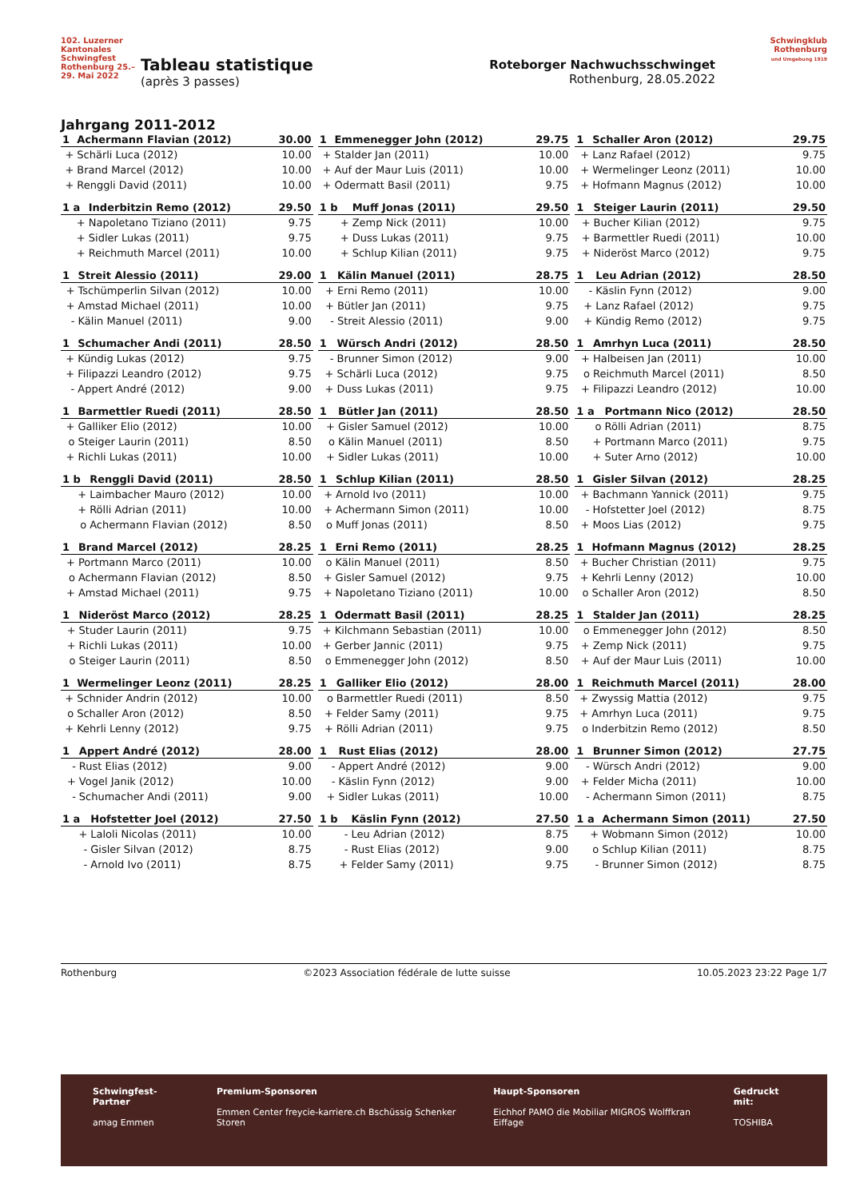102. Luzerner Kantonales Schwingfest Rothenburg 25.–29. Mai 2022
Tableau statistique
(après 3 passes)
Roteborger Nachwuchsschwinget
Rothenburg, 28.05.2022
Schwingklub Rothenburg
und Umgebung 1919
Jahrgang 2011-2012
| 1 | Achermann Flavian (2012) | 30.00 |
| --- | --- | --- |
| + | Schärli Luca (2012) | 10.00 |
| + | Brand Marcel (2012) | 10.00 |
| + | Renggli David (2011) | 10.00 |
| 1 | Emmenegger John (2012) | 29.75 |
| --- | --- | --- |
| + | Stalder Jan (2011) | 10.00 |
| + | Auf der Maur Luis (2011) | 10.00 |
| + | Odermatt Basil (2011) | 9.75 |
| 1 | Schaller Aron (2012) | 29.75 |
| --- | --- | --- |
| + | Lanz Rafael (2012) | 9.75 |
| + | Wermelinger Leonz (2011) | 10.00 |
| + | Hofmann Magnus (2012) | 10.00 |
| 1 a | Inderbitzin Remo (2012) | 29.50 |
| --- | --- | --- |
| + | Napoletano Tiziano (2011) | 9.75 |
| + | Sidler Lukas (2011) | 9.75 |
| + | Reichmuth Marcel (2011) | 10.00 |
| 1 b | Muff Jonas (2011) | 29.50 |
| --- | --- | --- |
| + | Zemp Nick (2011) | 10.00 |
| + | Duss Lukas (2011) | 9.75 |
| + | Schlup Kilian (2011) | 9.75 |
| 1 | Steiger Laurin (2011) | 29.50 |
| --- | --- | --- |
| + | Bucher Kilian (2012) | 9.75 |
| + | Barmettler Ruedi (2011) | 10.00 |
| + | Nideröst Marco (2012) | 9.75 |
| 1 | Streit Alessio (2011) | 29.00 |
| --- | --- | --- |
| + | Tschümperlin Silvan (2012) | 10.00 |
| + | Amstad Michael (2011) | 10.00 |
| - | Kälin Manuel (2011) | 9.00 |
| 1 | Kälin Manuel (2011) | 28.75 |
| --- | --- | --- |
| + | Erni Remo (2011) | 10.00 |
| + | Bütler Jan (2011) | 9.75 |
| - | Streit Alessio (2011) | 9.00 |
| 1 | Leu Adrian (2012) | 28.50 |
| --- | --- | --- |
| - | Käslin Fynn (2012) | 9.00 |
| + | Lanz Rafael (2012) | 9.75 |
| + | Kündig Remo (2012) | 9.75 |
| 1 | Schumacher Andi (2011) | 28.50 |
| --- | --- | --- |
| + | Kündig Lukas (2012) | 9.75 |
| + | Filipazzi Leandro (2012) | 9.75 |
| - | Appert André (2012) | 9.00 |
| 1 | Würsch Andri (2012) | 28.50 |
| --- | --- | --- |
| - | Brunner Simon (2012) | 9.00 |
| + | Schärli Luca (2012) | 9.75 |
| + | Duss Lukas (2011) | 9.75 |
| 1 | Amrhyn Luca (2011) | 28.50 |
| --- | --- | --- |
| + | Halbeisen Jan (2011) | 10.00 |
| o | Reichmuth Marcel (2011) | 8.50 |
| + | Filipazzi Leandro (2012) | 10.00 |
| 1 | Barmettler Ruedi (2011) | 28.50 |
| --- | --- | --- |
| + | Galliker Elio (2012) | 10.00 |
| o | Steiger Laurin (2011) | 8.50 |
| + | Richli Lukas (2011) | 10.00 |
| 1 | Bütler Jan (2011) | 28.50 |
| --- | --- | --- |
| + | Gisler Samuel (2012) | 10.00 |
| o | Kälin Manuel (2011) | 8.50 |
| + | Sidler Lukas (2011) | 10.00 |
| 1 a | Portmann Nico (2012) | 28.50 |
| --- | --- | --- |
| o | Rölli Adrian (2011) | 8.75 |
| + | Portmann Marco (2011) | 9.75 |
| + | Suter Arno (2012) | 10.00 |
| 1 b | Renggli David (2011) | 28.50 |
| --- | --- | --- |
| + | Laimbacher Mauro (2012) | 10.00 |
| + | Rölli Adrian (2011) | 10.00 |
| o | Achermann Flavian (2012) | 8.50 |
| 1 | Schlup Kilian (2011) | 28.50 |
| --- | --- | --- |
| + | Arnold Ivo (2011) | 10.00 |
| + | Achermann Simon (2011) | 10.00 |
| o | Muff Jonas (2011) | 8.50 |
| 1 | Gisler Silvan (2012) | 28.25 |
| --- | --- | --- |
| + | Bachmann Yannick (2011) | 9.75 |
| - | Hofstetter Joel (2012) | 8.75 |
| + | Moos Lias (2012) | 9.75 |
| 1 | Brand Marcel (2012) | 28.25 |
| --- | --- | --- |
| + | Portmann Marco (2011) | 10.00 |
| o | Achermann Flavian (2012) | 8.50 |
| + | Amstad Michael (2011) | 9.75 |
| 1 | Erni Remo (2011) | 28.25 |
| --- | --- | --- |
| o | Kälin Manuel (2011) | 8.50 |
| + | Gisler Samuel (2012) | 9.75 |
| + | Napoletano Tiziano (2011) | 10.00 |
| 1 | Hofmann Magnus (2012) | 28.25 |
| --- | --- | --- |
| + | Bucher Christian (2011) | 9.75 |
| + | Kehrli Lenny (2012) | 10.00 |
| o | Schaller Aron (2012) | 8.50 |
| 1 | Nideröst Marco (2012) | 28.25 |
| --- | --- | --- |
| + | Studer Laurin (2011) | 9.75 |
| + | Richli Lukas (2011) | 10.00 |
| o | Steiger Laurin (2011) | 8.50 |
| 1 | Odermatt Basil (2011) | 28.25 |
| --- | --- | --- |
| + | Kilchmann Sebastian (2011) | 10.00 |
| + | Gerber Jannic (2011) | 9.75 |
| o | Emmenegger John (2012) | 8.50 |
| 1 | Stalder Jan (2011) | 28.25 |
| --- | --- | --- |
| o | Emmenegger John (2012) | 8.50 |
| + | Zemp Nick (2011) | 9.75 |
| + | Auf der Maur Luis (2011) | 10.00 |
| 1 | Wermelinger Leonz (2011) | 28.25 |
| --- | --- | --- |
| + | Schnider Andrin (2012) | 10.00 |
| o | Schaller Aron (2012) | 8.50 |
| + | Kehrli Lenny (2012) | 9.75 |
| 1 | Galliker Elio (2012) | 28.00 |
| --- | --- | --- |
| o | Barmettler Ruedi (2011) | 8.50 |
| + | Felder Samy (2011) | 9.75 |
| + | Rölli Adrian (2011) | 9.75 |
| 1 | Reichmuth Marcel (2011) | 28.00 |
| --- | --- | --- |
| + | Zwyssig Mattia (2012) | 9.75 |
| + | Amrhyn Luca (2011) | 9.75 |
| o | Inderbitzin Remo (2012) | 8.50 |
| 1 | Appert André (2012) | 28.00 |
| --- | --- | --- |
| - | Rust Elias (2012) | 9.00 |
| + | Vogel Janik (2012) | 10.00 |
| - | Schumacher Andi (2011) | 9.00 |
| 1 | Rust Elias (2012) | 28.00 |
| --- | --- | --- |
| - | Appert André (2012) | 9.00 |
| - | Käslin Fynn (2012) | 9.00 |
| + | Sidler Lukas (2011) | 10.00 |
| 1 | Brunner Simon (2012) | 27.75 |
| --- | --- | --- |
| - | Würsch Andri (2012) | 9.00 |
| + | Felder Micha (2011) | 10.00 |
| - | Achermann Simon (2011) | 8.75 |
| 1 a | Hofstetter Joel (2012) | 27.50 |
| --- | --- | --- |
| + | Laloli Nicolas (2011) | 10.00 |
| - | Gisler Silvan (2012) | 8.75 |
| - | Arnold Ivo (2011) | 8.75 |
| 1 b | Käslin Fynn (2012) | 27.50 |
| --- | --- | --- |
| - | Leu Adrian (2012) | 8.75 |
| - | Rust Elias (2012) | 9.00 |
| + | Felder Samy (2011) | 9.75 |
| 1 a | Achermann Simon (2011) | 27.50 |
| --- | --- | --- |
| + | Wobmann Simon (2012) | 10.00 |
| o | Schlup Kilian (2011) | 8.75 |
| - | Brunner Simon (2012) | 8.75 |
Rothenburg ©2023 Association fédérale de lutte suisse 10.05.2023 23:22 Page 1/7
Schwingfest-Partner
amag Emmen
Premium-Sponsoren
Emmen Center freycie-karriere.ch Bschüssig Schenker Storen
Haupt-Sponsoren
Eichhof PAMO die Mobiliar MIGROS Wolffkran Eiffage
Gedruckt mit:
TOSHIBA